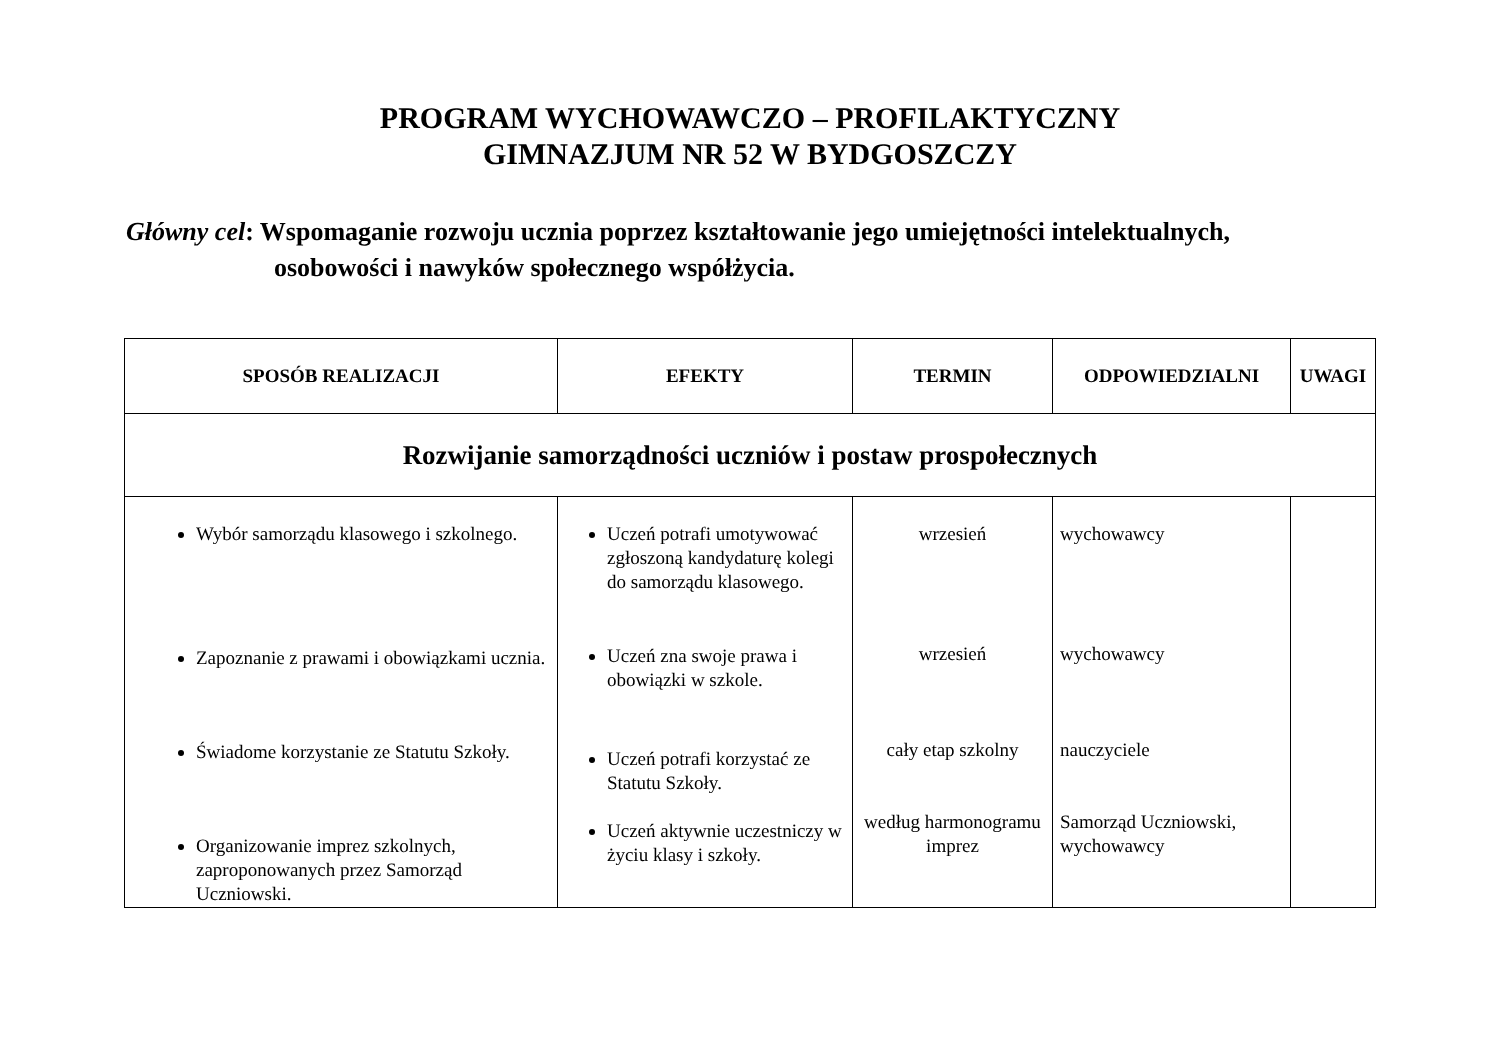PROGRAM WYCHOWAWCZO – PROFILAKTYCZNY
GIMNAZJUM NR 52 W BYDGOSZCZY
Główny cel: Wspomaganie rozwoju ucznia poprzez kształtowanie jego umiejętności intelektualnych,
osobowości i nawyków społecznego współżycia.
| SPOSÓB REALIZACJI | EFEKTY | TERMIN | ODPOWIEDZIALNI | UWAGI |
| --- | --- | --- | --- | --- |
| Rozwijanie samorządności uczniów i postaw prospołecznych | | | | |
| Wybór samorządu klasowego i szkolnego. Zapoznanie z prawami i obowiązkami ucznia. Świadome korzystanie ze Statutu Szkoły. Organizowanie imprez szkolnych, zaproponowanych przez Samorząd Uczniowski. | Uczeń potrafi umotywować zgłoszoną kandydaturę kolegi do samorządu klasowego. Uczeń zna swoje prawa i obowiązki w szkole. Uczeń potrafi korzystać ze Statutu Szkoły. Uczeń aktywnie uczestniczy w życiu klasy i szkoły. | wrzesień wrzesień cały etap szkolny według harmonogramu imprez | wychowawcy wychowawcy nauczyciele Samorząd Uczniowski, wychowawcy | |